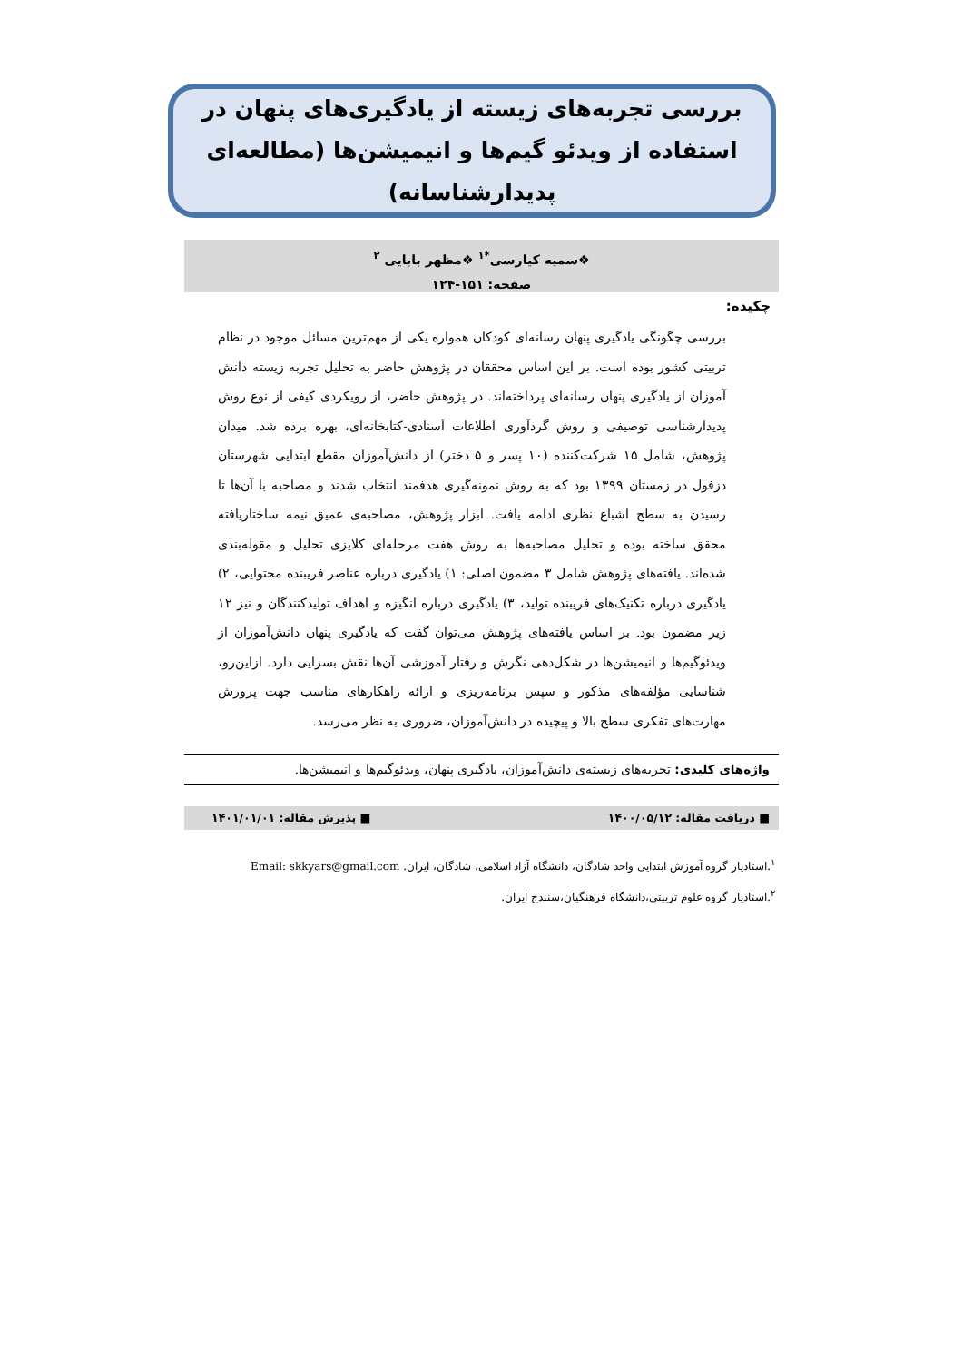بررسی تجربه‌های زیسته از یادگیری‌های پنهان در استفاده از ویدئو گیم‌ها و انیمیشن‌ها (مطالعه‌ای پدیدارشناسانه)
❖سمیه کیارسی<sup>*۱</sup> ❖مظهر بابایی <sup>۲</sup>
صفحه: ۱۵۱-۱۲۴
چکیده:
بررسی چگونگی یادگیری پنهان رسانه‌ای کودکان همواره یکی از مهم‌ترین مسائل موجود در نظام تربیتی کشور بوده است. بر این اساس محققان در پژوهش حاضر به تحلیل تجربه زیسته دانش آموزان از یادگیری پنهان رسانه‌ای پرداخته‌اند. در پژوهش حاضر، از رویکردی کیفی از نوع روش پدیدارشناسی توصیفی و روش گردآوری اطلاعات اَسنادی-کتابخانه‌ای، بهره برده شد. میدان پژوهش، شامل ۱۵ شرکت‌کننده (۱۰ پسر و ۵ دختر) از دانش‌آموزان مقطع ابتدایی شهرستان دزفول در زمستان ۱۳۹۹ بود که به روش نمونه‌گیری هدفمند انتخاب شدند و مصاحبه با آن‌ها تا رسیدن به سطح اشباع نظری ادامه یافت. ابزار پژوهش، مصاحبه‌ی عمیق نیمه ساختاریافته محقق ساخته بوده و تحلیل مصاحبه‌ها به روش هفت مرحله‌ای کلایزی تحلیل و مقوله‌بندی شده‌اند. یافته‌های پژوهش شامل ۳ مضمون اصلی: ۱) یادگیری درباره عناصر فریبنده محتوایی، ۲) یادگیری درباره تکنیک‌های فریبنده تولید، ۳) یادگیری درباره انگیزه و اهداف تولیدکنندگان و نیز ۱۲ زیر مضمون بود. بر اساس یافته‌های پژوهش می‌توان گفت که یادگیری پنهان دانش‌آموزان از ویدئوگیم‌ها و انیمیشن‌ها در شکل‌دهی نگرش و رفتار آموزشی آن‌ها نقش بسزایی دارد. ازاین‌رو، شناسایی مؤلفه‌های مذکور و سپس برنامه‌ریزی و ارائه راهکارهای مناسب جهت پرورش مهارت‌های تفکری سطح بالا و پیچیده در دانش‌آموزان، ضروری به نظر می‌رسد.
واژه‌های کلیدی: تجربه‌های زیسته‌ی دانش‌آموزان، یادگیری پنهان، ویدئوگیم‌ها و انیمیشن‌ها.
■ دریافت مقاله: ۱۴۰۰/۰۵/۱۲ ■ پذیرش مقاله: ۱۴۰۱/۰۱/۰۱
<sup>۱</sup>.استادیار گروه آموزش ابتدایی واحد شادگان، دانشگاه آزاد اسلامی، شادگان، ایران. Email: skkyars@gmail.com
<sup>۲</sup>.استادیار گروه علوم تربیتی،دانشگاه فرهنگیان،سنندج ایران.